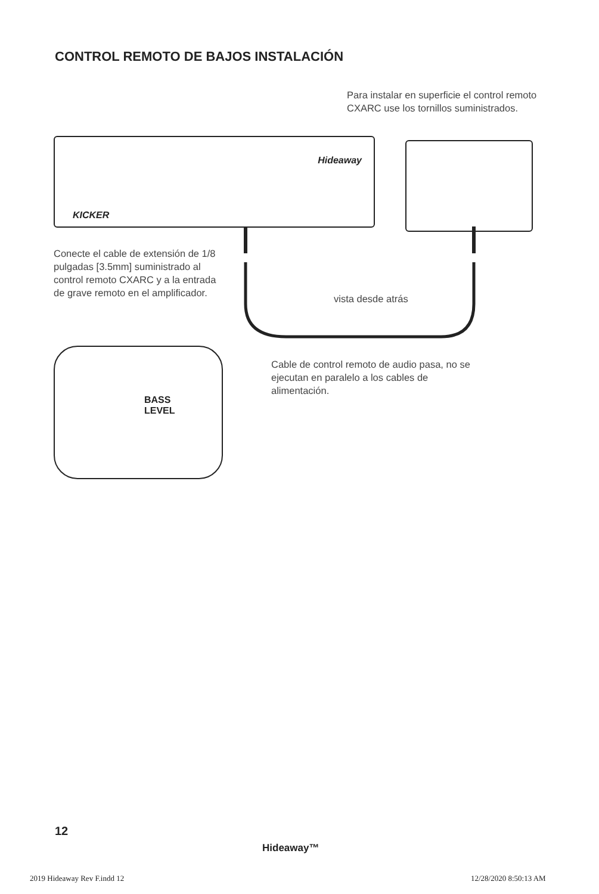CONTROL REMOTO DE BAJOS INSTALACIÓN
Para instalar en superficie el control remoto CXARC use los tornillos suministrados.
KICKER
Hideaway
Conecte el cable de extensión de 1/8 pulgadas [3.5mm] suministrado al control remoto CXARC y a la entrada de grave remoto en el amplificador.
vista desde atrás
BASS
LEVEL
Cable de control remoto de audio pasa, no se ejecutan en paralelo a los cables de alimentación.
12
Hideaway™
2019 Hideaway Rev F.indd 12 12/28/2020 8:50:13 AM